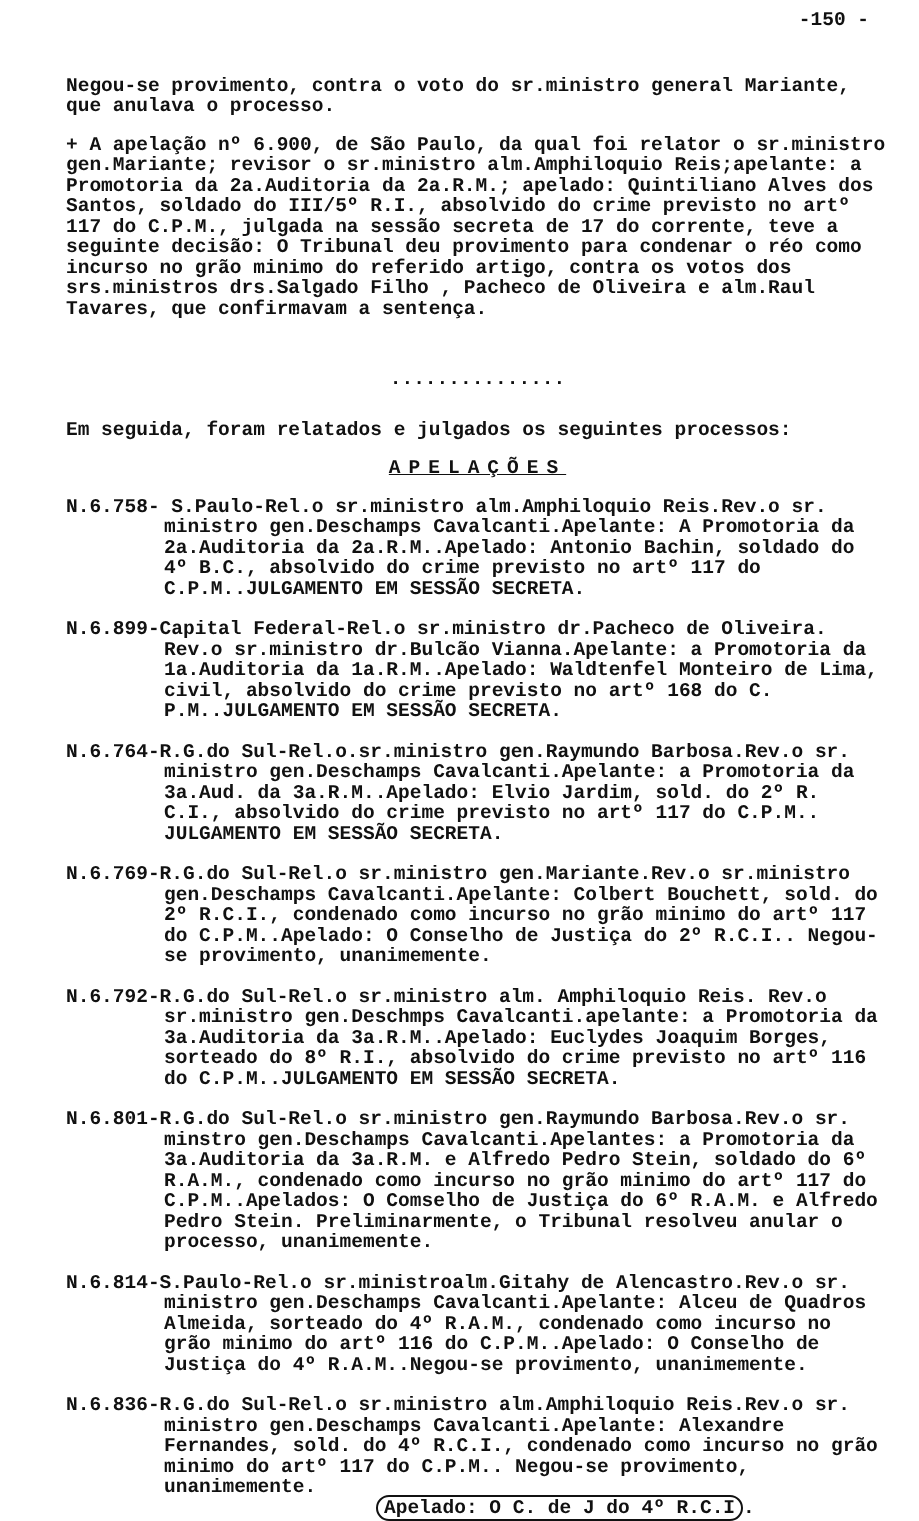-150 -
Negou-se provimento, contra o voto do sr.ministro general Mariante, que anulava o processo.
+ A apelação nº 6.900, de São Paulo, da qual foi relator o sr.ministro gen.Mariante; revisor o sr.ministro alm.Amphiloquio Reis;apelante: a Promotoria da 2a.Auditoria da 2a.R.M.; apelado: Quintiliano Alves dos Santos, soldado do III/5º R.I., absolvido do crime previsto no artº 117 do C.P.M., julgada na sessão secreta de 17 do corrente, teve a seguinte decisão: O Tribunal deu provimento para condenar o réo como incurso no grão minimo do referido artigo, contra os votos dos srs.ministros drs.Salgado Filho , Pacheco de Oliveira e alm.Raul Tavares, que confirmavam a sentença.
...............
Em seguida, foram relatados e julgados os seguintes processos:
APELAÇÕES
N.6.758- S.Paulo-Rel.o sr.ministro alm.Amphiloquio Reis.Rev.o sr. ministro gen.Deschamps Cavalcanti.Apelante: A Promotoria da 2a.Auditoria da 2a.R.M..Apelado: Antonio Bachin, soldado do 4º B.C., absolvido do crime previsto no artº 117 do C.P.M..JULGAMENTO EM SESSÃO SECRETA.
N.6.899-Capital Federal-Rel.o sr.ministro dr.Pacheco de Oliveira. Rev.o sr.ministro dr.Bulcão Vianna.Apelante: a Promotoria da 1a.Auditoria da 1a.R.M..Apelado: Waldtenfel Monteiro de Lima, civil, absolvido do crime previsto no artº 168 do C. P.M..JULGAMENTO EM SESSÃO SECRETA.
N.6.764-R.G.do Sul-Rel.o.sr.ministro gen.Raymundo Barbosa.Rev.o sr. ministro gen.Deschamps Cavalcanti.Apelante: a Promotoria da 3a.Aud. da 3a.R.M..Apelado: Elvio Jardim, sold. do 2º R. C.I., absolvido do crime previsto no artº 117 do C.P.M.. JULGAMENTO EM SESSÃO SECRETA.
N.6.769-R.G.do Sul-Rel.o sr.ministro gen.Mariante.Rev.o sr.ministro gen.Deschamps Cavalcanti.Apelante: Colbert Bouchett, sold. do 2º R.C.I., condenado como incurso no grão minimo do artº 117 do C.P.M..Apelado: O Conselho de Justiça do 2º R.C.I.. Negou-se provimento, unanimemente.
N.6.792-R.G.do Sul-Rel.o sr.ministro alm. Amphiloquio Reis. Rev.o sr.ministro gen.Deschmps Cavalcanti.apelante: a Promotoria da 3a.Auditoria da 3a.R.M..Apelado: Euclydes Joaquim Borges, sorteado do 8º R.I., absolvido do crime previsto no artº 116 do C.P.M..JULGAMENTO EM SESSÃO SECRETA.
N.6.801-R.G.do Sul-Rel.o sr.ministro gen.Raymundo Barbosa.Rev.o sr. minstro gen.Deschamps Cavalcanti.Apelantes: a Promotoria da 3a.Auditoria da 3a.R.M. e Alfredo Pedro Stein, soldado do 6º R.A.M., condenado como incurso no grão minimo do artº 117 do C.P.M..Apelados: O Comselho de Justiça do 6º R.A.M. e Alfredo Pedro Stein. Preliminarmente, o Tribunal resolveu anular o processo, unanimemente.
N.6.814-S.Paulo-Rel.o sr.ministroalm.Gitahy de Alencastro.Rev.o sr. ministro gen.Deschamps Cavalcanti.Apelante: Alceu de Quadros Almeida, sorteado do 4º R.A.M., condenado como incurso no grão minimo do artº 116 do C.P.M..Apelado: O Conselho de Justiça do 4º R.A.M..Negou-se provimento, unanimemente.
N.6.836-R.G.do Sul-Rel.o sr.ministro alm.Amphiloquio Reis.Rev.o sr. ministro gen.Deschamps Cavalcanti.Apelante: Alexandre Fernandes, sold. do 4º R.C.I., condenado como incurso no grão minimo do artº 117 do C.P.M.. Negou-se provimento, unanimemente.
Apelado: O C. de J do 4º R.C.I.